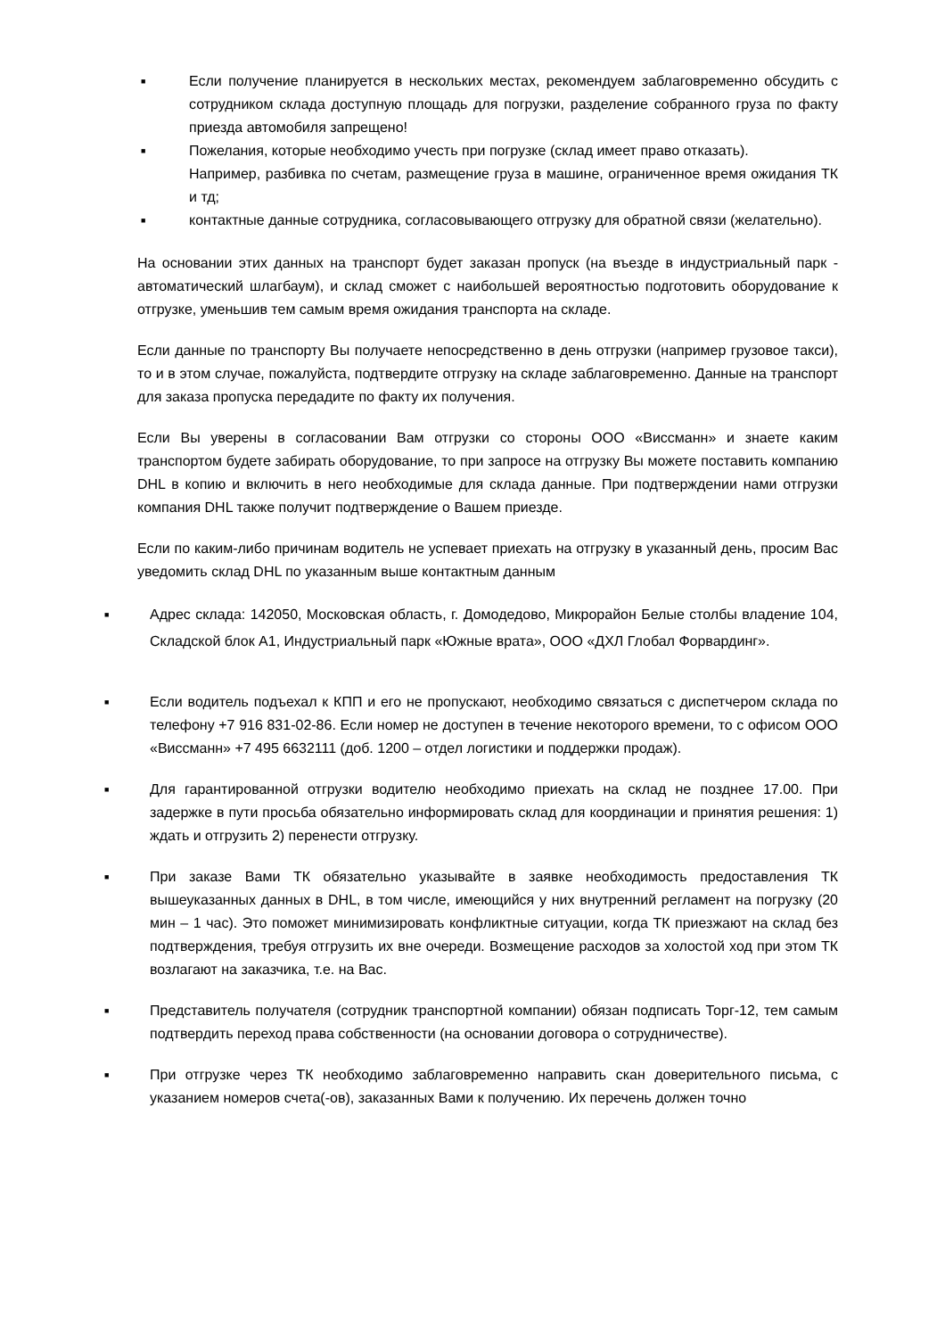■
Если получение планируется в нескольких местах, рекомендуем заблаговременно обсудить с сотрудником склада доступную площадь для погрузки, разделение собранного груза по факту приезда автомобиля запрещено!
■
Пожелания, которые необходимо учесть при погрузке (склад имеет право отказать).
Например, разбивка по счетам, размещение груза в машине, ограниченное время ожидания ТК и тд;
■
контактные данные сотрудника, согласовывающего отгрузку для обратной связи (желательно).
На основании этих данных на транспорт будет заказан пропуск (на въезде в индустриальный парк - автоматический шлагбаум), и склад сможет с наибольшей вероятностью подготовить оборудование к отгрузке, уменьшив тем самым время ожидания транспорта на складе.
Если данные по транспорту Вы получаете непосредственно в день отгрузки (например грузовое такси), то и в этом случае, пожалуйста, подтвердите отгрузку на складе заблаговременно. Данные на транспорт для заказа пропуска передадите по факту их получения.
Если Вы уверены в согласовании Вам отгрузки со стороны ООО «Виссманн» и знаете каким транспортом будете забирать оборудование, то при запросе на отгрузку Вы можете поставить компанию DHL в копию и включить в него необходимые для склада данные. При подтверждении нами отгрузки компания DHL также получит подтверждение о Вашем приезде.
Если по каким-либо причинам водитель не успевает приехать на отгрузку в указанный день, просим Вас уведомить склад DHL по указанным выше контактным данным
■
Адрес склада: 142050, Московская область, г. Домодедово, Микрорайон Белые столбы владение 104, Складской блок А1, Индустриальный парк «Южные врата», ООО «ДХЛ Глобал Форвардинг».
■
Если водитель подъехал к КПП и его не пропускают, необходимо связаться с диспетчером склада по телефону +7 916 831-02-86. Если номер не доступен в течение некоторого времени, то с офисом ООО «Виссманн» +7 495 6632111 (доб. 1200 – отдел логистики и поддержки продаж).
■
Для гарантированной отгрузки водителю необходимо приехать на склад не позднее 17.00. При задержке в пути просьба обязательно информировать склад для координации и принятия решения: 1) ждать и отгрузить 2) перенести отгрузку.
■
При заказе Вами ТК обязательно указывайте в заявке необходимость предоставления ТК вышеуказанных данных в DHL, в том числе, имеющийся у них внутренний регламент на погрузку (20 мин – 1 час). Это поможет минимизировать конфликтные ситуации, когда ТК приезжают на склад без подтверждения, требуя отгрузить их вне очереди. Возмещение расходов за холостой ход при этом ТК возлагают на заказчика, т.е. на Вас.
■
Представитель получателя (сотрудник транспортной компании) обязан подписать Торг-12, тем самым подтвердить переход права собственности (на основании договора о сотрудничестве).
■
При отгрузке через ТК необходимо заблаговременно направить скан доверительного письма, с указанием номеров счета(-ов), заказанных Вами к получению. Их перечень должен точно